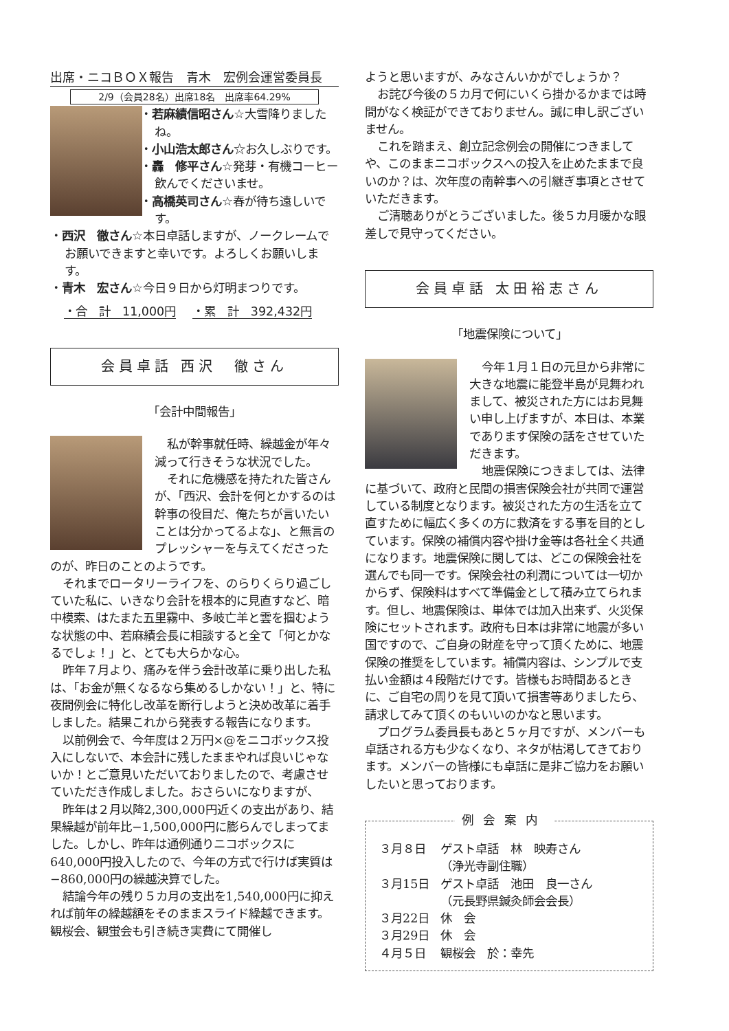出席・ニコＢＯＸ報告　青木　宏例会運営委員長
2/9（会員28名）出席18名　出席率64.29%
・若麻績信昭さん☆大雪降りましたね。
・小山浩太郎さん☆お久しぶりです。
・轟　修平さん☆発芽・有機コーヒー飲んでくださいませ。
・高橋英司さん☆春が待ち遠しいです。
・西沢　徹さん☆本日卓話しますが、ノークレームでお願いできますと幸いです。よろしくお願いします。
・青木　宏さん☆今日９日から灯明まつりです。
・合　計　11,000円 ・累　計　392,432円
会員卓話 西沢　徹さん
「会計中間報告」
私が幹事就任時、繰越金が年々減って行きそうな状況でした。
それに危機感を持たれた皆さんが、「西沢、会計を何とかするのは幹事の役目だ、俺たちが言いたいことは分かってるよな」、と無言のプレッシャーを与えてくださったのが、昨日のことのようです。
それまでロータリーライフを、のらりくらり過ごしていた私に、いきなり会計を根本的に見直すなど、暗中模索、はたまた五里霧中、多岐亡羊と雲を掴むような状態の中、若麻績会長に相談すると全て「何とかなるでしょ！」と、とても大らかな心。
昨年７月より、痛みを伴う会計改革に乗り出した私は、「お金が無くなるなら集めるしかない！」と、特に夜間例会に特化し改革を断行しようと決め改革に着手しました。結果これから発表する報告になります。
以前例会で、今年度は２万円×@をニコボックス投入にしないで、本会計に残したままやれば良いじゃないか！とご意見いただいておりましたので、考慮させていただき作成しました。おさらいになりますが、
昨年は２月以降2,300,000円近くの支出があり、結果繰越が前年比−1,500,000円に膨らんでしまってました。しかし、昨年は通例通りニコボックスに640,000円投入したので、今年の方式で行けば実質は−860,000円の繰越決算でした。
結論今年の残り５カ月の支出を1,540,000円に抑えれば前年の繰越額をそのままスライド繰越できます。観桜会、観蛍会も引き続き実費にて開催し
ようと思いますが、みなさんいかがでしょうか？
お詫び今後の５カ月で何にいくら掛かるかまでは時間がなく検証ができておりません。誠に申し訳ございません。
これを踏まえ、創立記念例会の開催につきましてや、このままニコボックスへの投入を止めたままで良いのか？は、次年度の南幹事への引継ぎ事項とさせていただきます。
ご清聴ありがとうございました。後５カ月暖かな眼差しで見守ってください。
会員卓話 太田裕志さん
「地震保険について」
今年１月１日の元旦から非常に大きな地震に能登半島が見舞われまして、被災された方にはお見舞い申し上げますが、本日は、本業であります保険の話をさせていただきます。
地震保険につきましては、法律に基づいて、政府と民間の損害保険会社が共同で運営している制度となります。被災された方の生活を立て直すために幅広く多くの方に救済をする事を目的としています。保険の補償内容や掛け金等は各社全く共通になります。地震保険に関しては、どこの保険会社を選んでも同一です。保険会社の利潤については一切かからず、保険料はすべて準備金として積み立てられます。但し、地震保険は、単体では加入出来ず、火災保険にセットされます。政府も日本は非常に地震が多い国ですので、ご自身の財産を守って頂くために、地震保険の推奨をしています。補償内容は、シンプルで支払い金額は４段階だけです。皆様もお時間あるときに、ご自宅の周りを見て頂いて損害等ありましたら、請求してみて頂くのもいいのかなと思います。
プログラム委員長もあと５ヶ月ですが、メンバーも卓話される方も少なくなり、ネタが枯渇してきております。メンバーの皆様にも卓話に是非ご協力をお願いしたいと思っております。
例会案内
| ３月８日 | ゲスト卓話 林 映寿さん （浄光寺副住職） |
| ３月15日 | ゲスト卓話 池田 良一さん （元長野県鍼灸師会会長） |
| ３月22日 | 休 会 |
| ３月29日 | 休 会 |
| ４月５日 | 観桜会 於：幸先 |